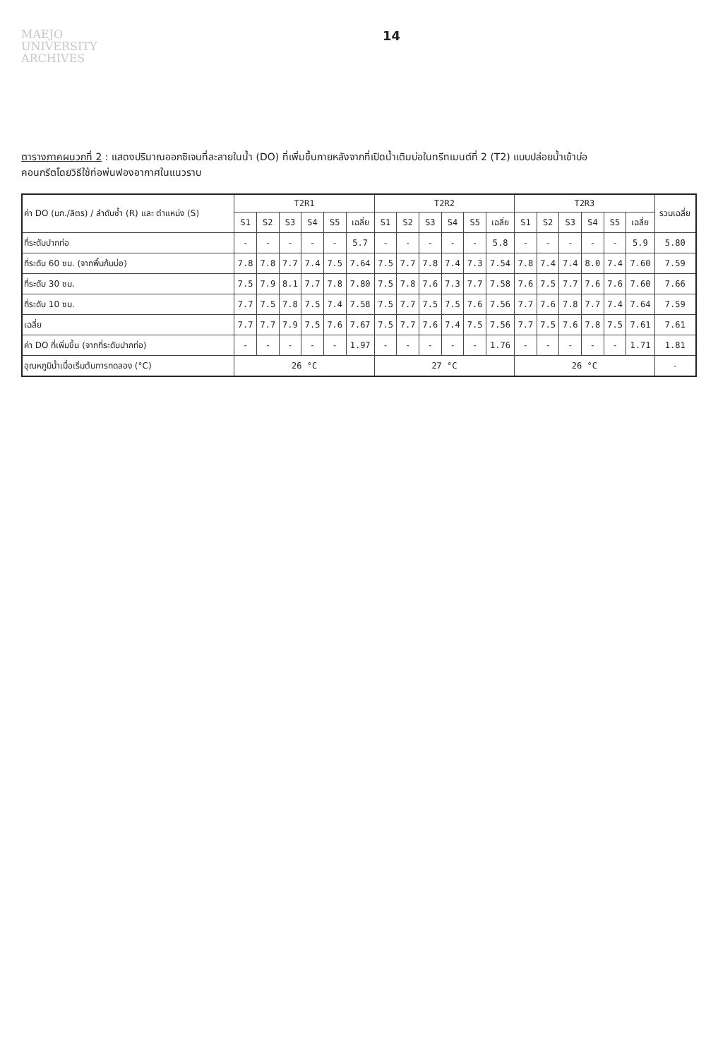MAEJO
UNIVERSITY
ARCHIVES
14
ตารางภาคผนวกที่ 2 : แสดงปริมาณออกซิเจนที่ละลายในน้ำ (DO) ที่เพิ่มขึ้นภายหลังจากที่เปิดน้ำเติมบ่อในทรีทเมนต์ที่ 2 (T2) แบบปล่อยน้ำเข้าบ่อ
คอนกรีตโดยวิธีใช้ท่อพ่นฟองอากาศในแนวราบ
| ค่า DO (มก./ลิตร) / ลำดับซ้ำ (R) และ ตำแหน่ง (S) | T2R1 | | | | | | T2R2 | | | | | | T2R3 | | | | | | รวมเฉลี่ย |
| --- | --- | --- | --- | --- | --- | --- | --- | --- | --- | --- | --- | --- | --- | --- | --- | --- | --- | --- | --- |
| | S1 | S2 | S3 | S4 | S5 | เฉลี่ย | S1 | S2 | S3 | S4 | S5 | เฉลี่ย | S1 | S2 | S3 | S4 | S5 | เฉลี่ย | |
| ที่ระดับปากท่อ | - | - | - | - | - | 5.7 | - | - | - | - | - | 5.8 | - | - | - | - | - | 5.9 | 5.80 |
| ที่ระดับ 60 ซม. (จากพื้นก้นบ่อ) | 7.8 | 7.8 | 7.7 | 7.4 | 7.5 | 7.64 | 7.5 | 7.7 | 7.8 | 7.4 | 7.3 | 7.54 | 7.8 | 7.4 | 7.4 | 8.0 | 7.4 | 7.60 | 7.59 |
| ที่ระดับ 30 ซม. | 7.5 | 7.9 | 8.1 | 7.7 | 7.8 | 7.80 | 7.5 | 7.8 | 7.6 | 7.3 | 7.7 | 7.58 | 7.6 | 7.5 | 7.7 | 7.6 | 7.6 | 7.60 | 7.66 |
| ที่ระดับ 10 ซม. | 7.7 | 7.5 | 7.8 | 7.5 | 7.4 | 7.58 | 7.5 | 7.7 | 7.5 | 7.5 | 7.6 | 7.56 | 7.7 | 7.6 | 7.8 | 7.7 | 7.4 | 7.64 | 7.59 |
| เฉลี่ย | 7.7 | 7.7 | 7.9 | 7.5 | 7.6 | 7.67 | 7.5 | 7.7 | 7.6 | 7.4 | 7.5 | 7.56 | 7.7 | 7.5 | 7.6 | 7.8 | 7.5 | 7.61 | 7.61 |
| ค่า DO ที่เพิ่มขึ้น (จากที่ระดับปากท่อ) | - | - | - | - | - | 1.97 | - | - | - | - | - | 1.76 | - | - | - | - | - | 1.71 | 1.81 |
| อุณหภูมิน้ำเมื่อเริ่มต้นการทดลอง (°C) | 26 °C | | | | | | 27 °C | | | | | | 26 °C | | | | | | - |